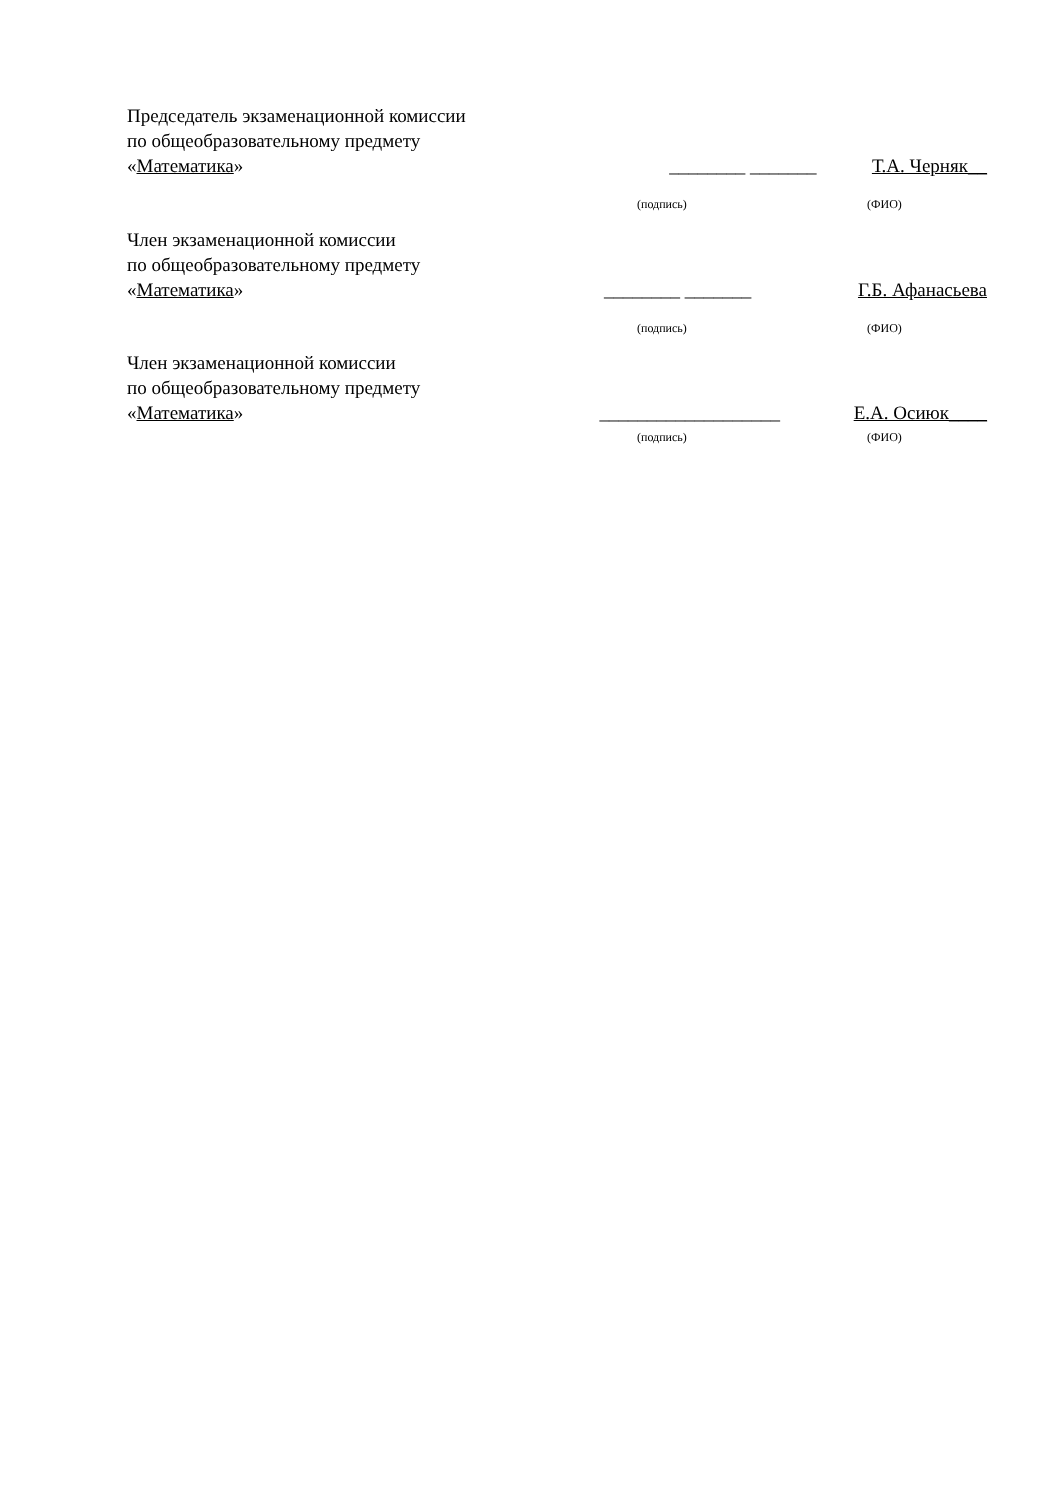Председатель экзаменационной комиссии
по общеобразовательному предмету
«Математика»
________ _______
Т.А. Черняк__
(подпись) (ФИО)
Член экзаменационной комиссии
по общеобразовательному предмету
«Математика»
________ _______
Г.Б. Афанасьева
(подпись) (ФИО)
Член экзаменационной комиссии
по общеобразовательному предмету
«Математика»
___________________
Е.А. Осиюк____
(подпись) (ФИО)